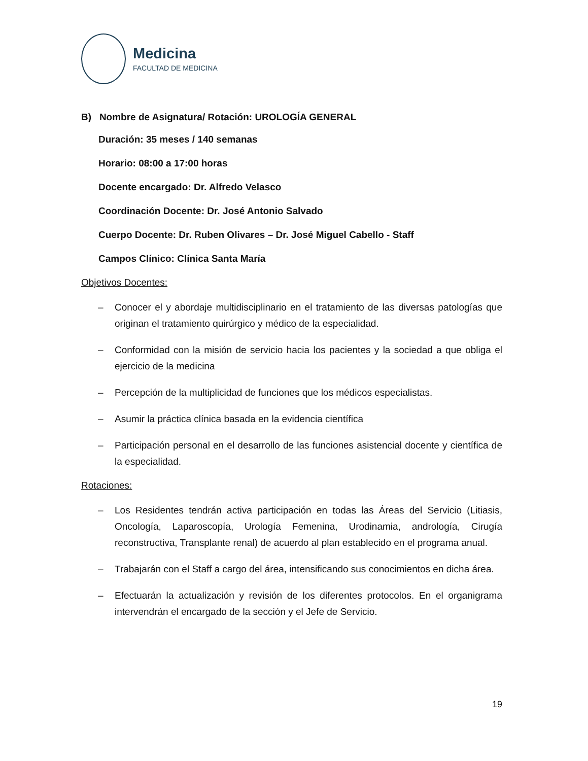Medicina
FACULTAD DE MEDICINA
B) Nombre de Asignatura/ Rotación: UROLOGÍA GENERAL
Duración: 35 meses / 140 semanas
Horario: 08:00 a 17:00 horas
Docente encargado: Dr. Alfredo Velasco
Coordinación Docente: Dr. José Antonio Salvado
Cuerpo Docente: Dr. Ruben Olivares – Dr. José Miguel Cabello - Staff
Campos Clínico: Clínica Santa María
Objetivos Docentes:
– Conocer el y abordaje multidisciplinario en el tratamiento de las diversas patologías que originan el tratamiento quirúrgico y médico de la especialidad.
– Conformidad con la misión de servicio hacia los pacientes y la sociedad a que obliga el ejercicio de la medicina
– Percepción de la multiplicidad de funciones que los médicos especialistas.
– Asumir la práctica clínica basada en la evidencia científica
– Participación personal en el desarrollo de las funciones asistencial docente y científica de la especialidad.
Rotaciones:
– Los Residentes tendrán activa participación en todas las Áreas del Servicio (Litiasis, Oncología, Laparoscopía, Urología Femenina, Urodinamia, andrología, Cirugía reconstructiva, Transplante renal) de acuerdo al plan establecido en el programa anual.
– Trabajarán con el Staff a cargo del área, intensificando sus conocimientos en dicha área.
– Efectuarán la actualización y revisión de los diferentes protocolos. En el organigrama intervendrán el encargado de la sección y el Jefe de Servicio.
19